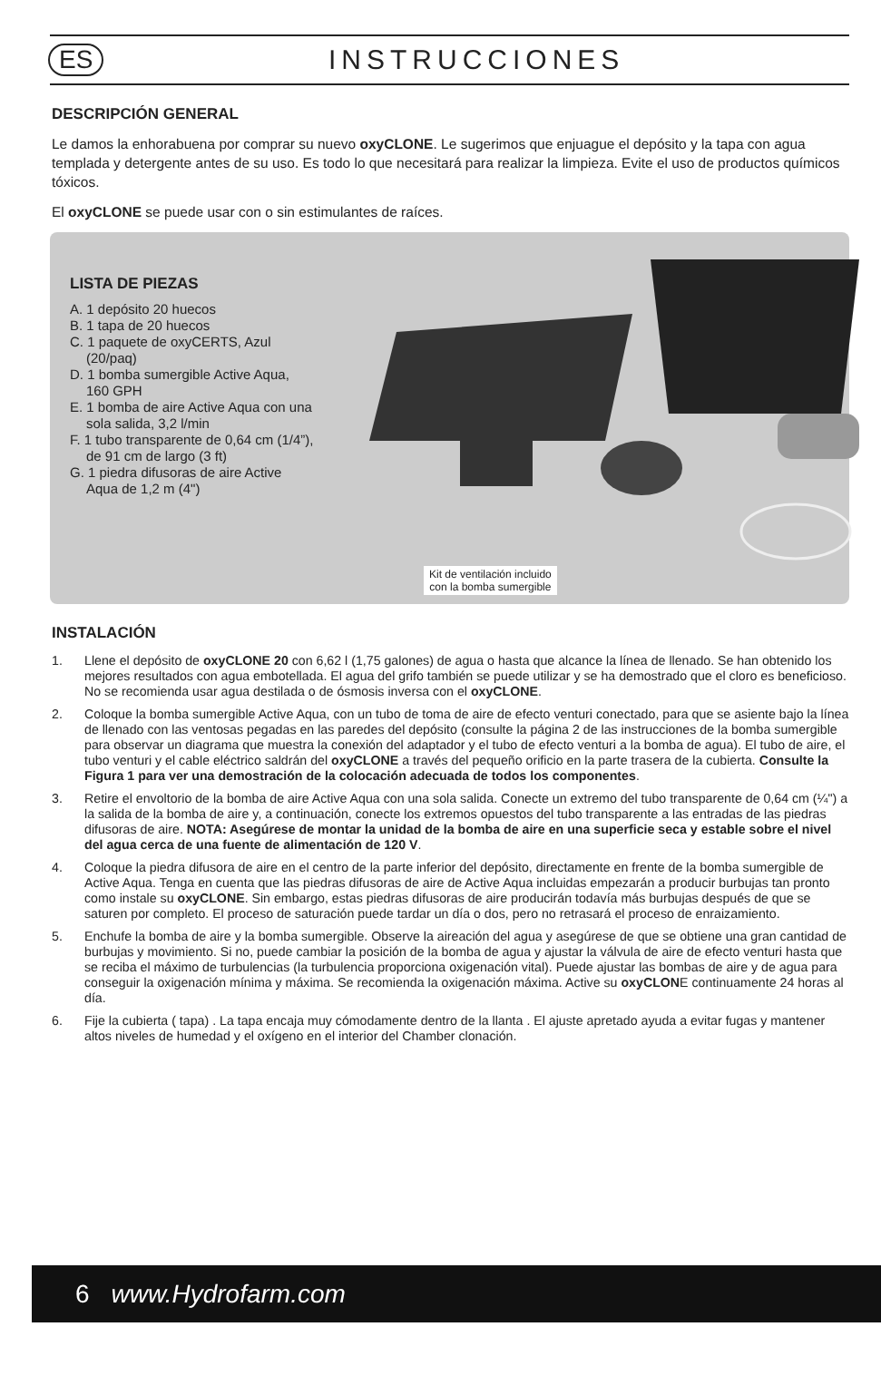ES INSTRUCCIONES
DESCRIPCIÓN GENERAL
Le damos la enhorabuena por comprar su nuevo oxyCLONE. Le sugerimos que enjuague el depósito y la tapa con agua templada y detergente antes de su uso. Es todo lo que necesitará para realizar la limpieza. Evite el uso de productos químicos tóxicos.
El oxyCLONE se puede usar con o sin estimulantes de raíces.
LISTA DE PIEZAS
A. 1 depósito 20 huecos
B. 1 tapa de 20 huecos
C. 1 paquete de oxyCERTS, Azul (20/paq)
D. 1 bomba sumergible Active Aqua, 160 GPH
E. 1 bomba de aire Active Aqua con una sola salida, 3,2 l/min
F. 1 tubo transparente de 0,64 cm (1/4”), de 91 cm de largo (3 ft)
G. 1 piedra difusoras de aire Active Aqua de 1,2 m (4")
Kit de ventilación incluido
con la bomba sumergible
INSTALACIÓN
1. Llene el depósito de oxyCLONE 20 con 6,62 l (1,75 galones) de agua o hasta que alcance la línea de llenado. Se han obtenido los mejores resultados con agua embotellada. El agua del grifo también se puede utilizar y se ha demostrado que el cloro es beneficioso. No se recomienda usar agua destilada o de ósmosis inversa con el oxyCLONE.
2. Coloque la bomba sumergible Active Aqua, con un tubo de toma de aire de efecto venturi conectado, para que se asiente bajo la línea de llenado con las ventosas pegadas en las paredes del depósito (consulte la página 2 de las instrucciones de la bomba sumergible para observar un diagrama que muestra la conexión del adaptador y el tubo de efecto venturi a la bomba de agua). El tubo de aire, el tubo venturi y el cable eléctrico saldrán del oxyCLONE a través del pequeño orificio en la parte trasera de la cubierta. Consulte la Figura 1 para ver una demostración de la colocación adecuada de todos los componentes.
3. Retire el envoltorio de la bomba de aire Active Aqua con una sola salida. Conecte un extremo del tubo transparente de 0,64 cm (¼") a la salida de la bomba de aire y, a continuación, conecte los extremos opuestos del tubo transparente a las entradas de las piedras difusoras de aire. NOTA: Asegúrese de montar la unidad de la bomba de aire en una superficie seca y estable sobre el nivel del agua cerca de una fuente de alimentación de 120 V.
4. Coloque la piedra difusora de aire en el centro de la parte inferior del depósito, directamente en frente de la bomba sumergible de Active Aqua. Tenga en cuenta que las piedras difusoras de aire de Active Aqua incluidas empezarán a producir burbujas tan pronto como instale su oxyCLONE. Sin embargo, estas piedras difusoras de aire producirán todavía más burbujas después de que se saturen por completo. El proceso de saturación puede tardar un día o dos, pero no retrasará el proceso de enraizamiento.
5. Enchufe la bomba de aire y la bomba sumergible. Observe la aireación del agua y asegúrese de que se obtiene una gran cantidad de burbujas y movimiento. Si no, puede cambiar la posición de la bomba de agua y ajustar la válvula de aire de efecto venturi hasta que se reciba el máximo de turbulencias (la turbulencia proporciona oxigenación vital). Puede ajustar las bombas de aire y de agua para conseguir la oxigenación mínima y máxima. Se recomienda la oxigenación máxima. Active su oxyCLONE continuamente 24 horas al día.
6. Fije la cubierta ( tapa) . La tapa encaja muy cómodamente dentro de la llanta . El ajuste apretado ayuda a evitar fugas y mantener altos niveles de humedad y el oxígeno en el interior del Chamber clonación.
6 www.Hydrofarm.com